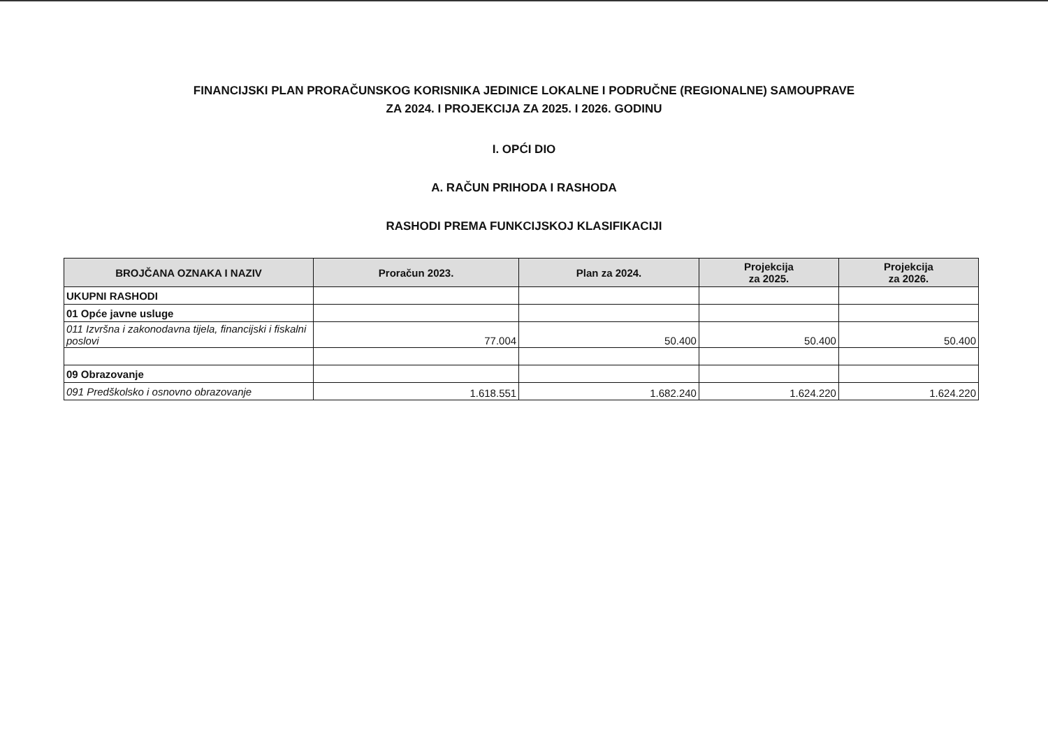FINANCIJSKI PLAN PRORAČUNSKOG KORISNIKA JEDINICE LOKALNE I PODRUČNE (REGIONALNE) SAMOUPRAVE
ZA 2024. I PROJEKCIJA ZA 2025. I 2026. GODINU
I. OPĆI DIO
A. RAČUN PRIHODA I RASHODA
RASHODI PREMA FUNKCIJSKOJ KLASIFIKACIJI
| BROJČANA OZNAKA I NAZIV | Proračun 2023. | Plan za 2024. | Projekcija za 2025. | Projekcija za 2026. |
| --- | --- | --- | --- | --- |
| UKUPNI RASHODI | | | | |
| 01 Opće javne usluge | | | | |
| 011 Izvršna i zakonodavna tijela, financijski i fiskalni poslovi | 77.004 | 50.400 | 50.400 | 50.400 |
| 09 Obrazovanje | | | | |
| 091 Predškolsko i osnovno obrazovanje | 1.618.551 | 1.682.240 | 1.624.220 | 1.624.220 |